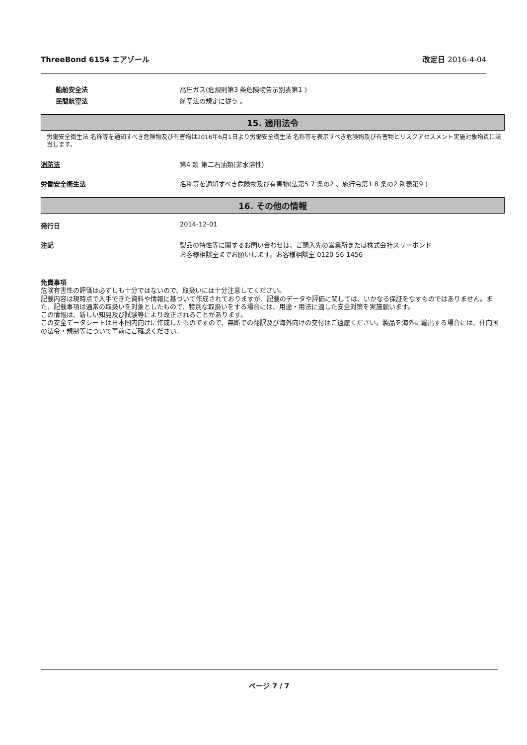ThreeBond 6154 エアゾール 改定日 2016-4-04
船舶安全法 高圧ガス(危規則第3 条危険物告示別表第1 )
民間航空法 航空法の規定に従う 。
15. 適用法令
労働安全衛生法 名称等を通知すべき危険物及び有害物は2016年6月1日より労働安全衛生法 名称等を表示すべき危険物及び有害物とリスクアセスメント実施対象物質に該当します。
消防法 第4 類 第二石油類(非水溶性)
労働安全衛生法 名称等を通知すべき危険物及び有害物(法第5 7 条の2 、施行令第1 8 条の2 別表第9 )
16. その他の情報
発行日 2014-12-01
注記 製品の特性等に関するお問い合わせは、ご購入先の営業所または株式会社スリーボンド
お客様相談室までお願いします。お客様相談室 0120-56-1456
免責事項
危険有害性の評価は必ずしも十分ではないので、取扱いには十分注意してください。
記載内容は現時点で入手できた資料や情報に基づいて作成されておりますが、記載のデータや評価に関しては、いかなる保証をなすものではありません。また、記載事項は通常の取扱いを対象としたもので、特別な取扱いをする場合には、用途・用法に適した安全対策を実施願います。
この情報は、新しい知見及び試験等により改正されることがあります。
この安全データシートは日本国内向けに作成したものですので、無断での翻訳及び海外向けの交付はご遠慮ください。製品を海外に輸出する場合には、仕向国の法令・規制等について事前にご確認ください。
ページ 7 / 7